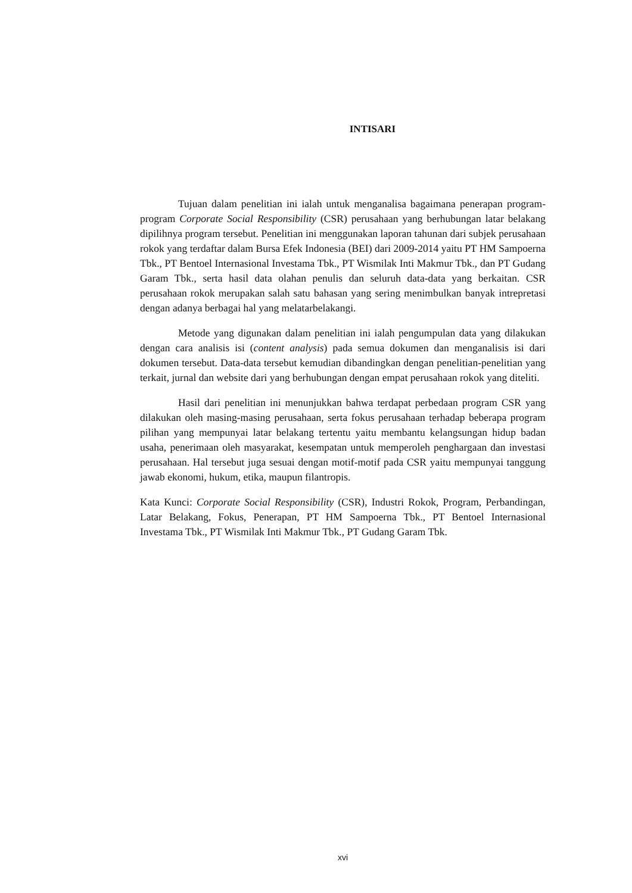INTISARI
Tujuan dalam penelitian ini ialah untuk menganalisa bagaimana penerapan program-program Corporate Social Responsibility (CSR) perusahaan yang berhubungan latar belakang dipilihnya program tersebut. Penelitian ini menggunakan laporan tahunan dari subjek perusahaan rokok yang terdaftar dalam Bursa Efek Indonesia (BEI) dari 2009-2014 yaitu PT HM Sampoerna Tbk., PT Bentoel Internasional Investama Tbk., PT Wismilak Inti Makmur Tbk., dan PT Gudang Garam Tbk., serta hasil data olahan penulis dan seluruh data-data yang berkaitan. CSR perusahaan rokok merupakan salah satu bahasan yang sering menimbulkan banyak intrepretasi dengan adanya berbagai hal yang melatarbelakangi.
Metode yang digunakan dalam penelitian ini ialah pengumpulan data yang dilakukan dengan cara analisis isi (content analysis) pada semua dokumen dan menganalisis isi dari dokumen tersebut. Data-data tersebut kemudian dibandingkan dengan penelitian-penelitian yang terkait, jurnal dan website dari yang berhubungan dengan empat perusahaan rokok yang diteliti.
Hasil dari penelitian ini menunjukkan bahwa terdapat perbedaan program CSR yang dilakukan oleh masing-masing perusahaan, serta fokus perusahaan terhadap beberapa program pilihan yang mempunyai latar belakang tertentu yaitu membantu kelangsungan hidup badan usaha, penerimaan oleh masyarakat, kesempatan untuk memperoleh penghargaan dan investasi perusahaan. Hal tersebut juga sesuai dengan motif-motif pada CSR yaitu mempunyai tanggung jawab ekonomi, hukum, etika, maupun filantropis.
Kata Kunci: Corporate Social Responsibility (CSR), Industri Rokok, Program, Perbandingan, Latar Belakang, Fokus, Penerapan, PT HM Sampoerna Tbk., PT Bentoel Internasional Investama Tbk., PT Wismilak Inti Makmur Tbk., PT Gudang Garam Tbk.
xvi